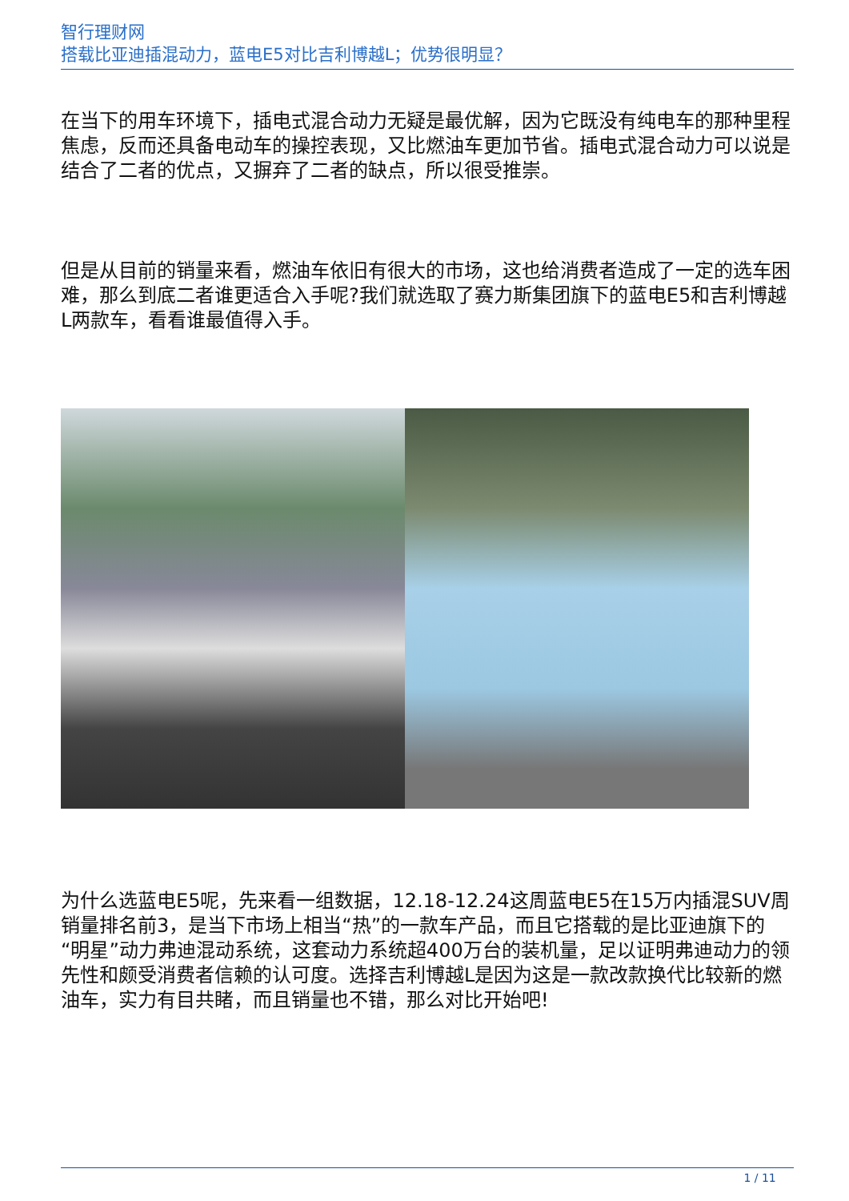智行理财网
搭载比亚迪插混动力，蓝电E5对比吉利博越L；优势很明显？
在当下的用车环境下，插电式混合动力无疑是最优解，因为它既没有纯电车的那种里程焦虑，反而还具备电动车的操控表现，又比燃油车更加节省。插电式混合动力可以说是结合了二者的优点，又摒弃了二者的缺点，所以很受推崇。
但是从目前的销量来看，燃油车依旧有很大的市场，这也给消费者造成了一定的选车困难，那么到底二者谁更适合入手呢?我们就选取了赛力斯集团旗下的蓝电E5和吉利博越L两款车，看看谁最值得入手。
为什么选蓝电E5呢，先来看一组数据，12.18-12.24这周蓝电E5在15万内插混SUV周销量排名前3，是当下市场上相当“热”的一款车产品，而且它搭载的是比亚迪旗下的“明星”动力弗迪混动系统，这套动力系统超400万台的装机量，足以证明弗迪动力的领先性和颇受消费者信赖的认可度。选择吉利博越L是因为这是一款改款换代比较新的燃油车，实力有目共睹，而且销量也不错，那么对比开始吧!
1 / 11